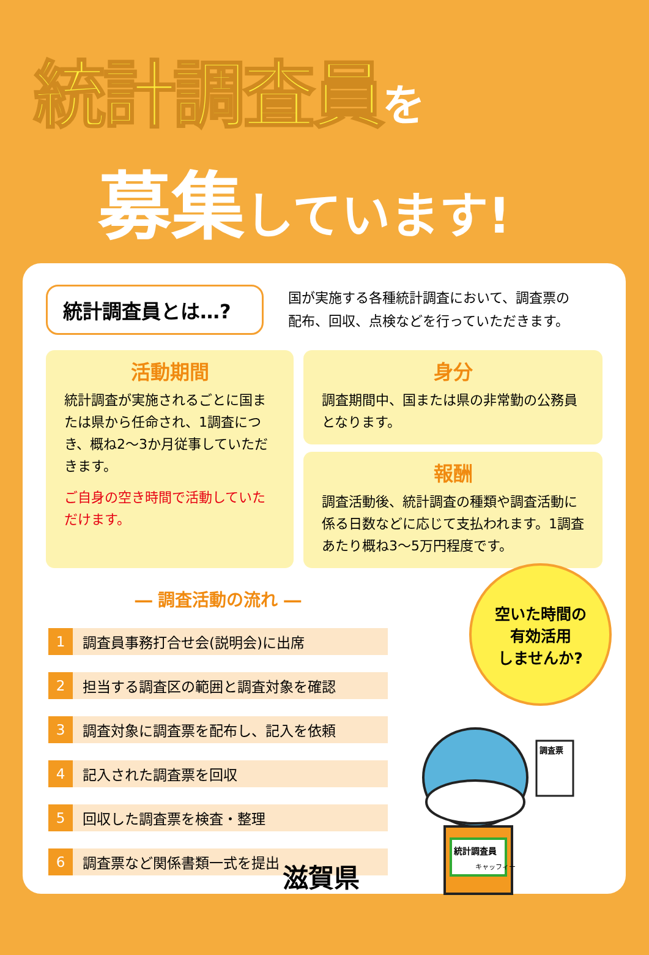統計調査員を
募集しています!
統計調査員とは…?
国が実施する各種統計調査において、調査票の
配布、回収、点検などを行っていただきます。
活動期間
統計調査が実施されるごとに国または県から任命され、1調査につき、概ね2〜3か月従事していただきます。
ご自身の空き時間で活動していただけます。
身分
調査期間中、国または県の非常勤の公務員となります。
報酬
調査活動後、統計調査の種類や調査活動に係る日数などに応じて支払われます。1調査あたり概ね3〜5万円程度です。
― 調査活動の流れ ―
1 調査員事務打合せ会(説明会)に出席
2 担当する調査区の範囲と調査対象を確認
3 調査対象に調査票を配布し、記入を依頼
4 記入された調査票を回収
5 回収した調査票を検査・整理
6 調査票など関係書類一式を提出
空いた時間の
有効活用
しませんか?
統計調査員
キャッフィー
調査票
滋賀県